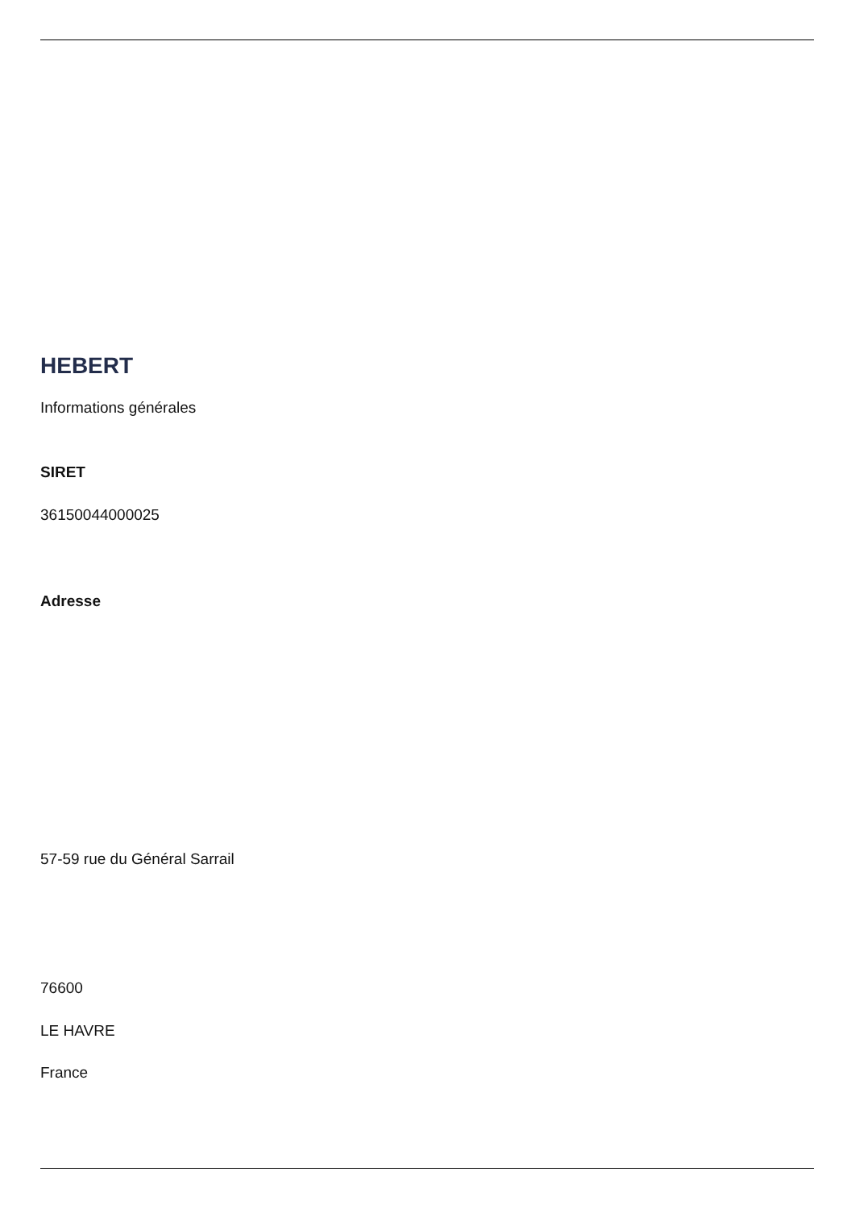HEBERT
Informations générales
SIRET
36150044000025
Adresse
57-59 rue du Général Sarrail
76600
LE HAVRE
France